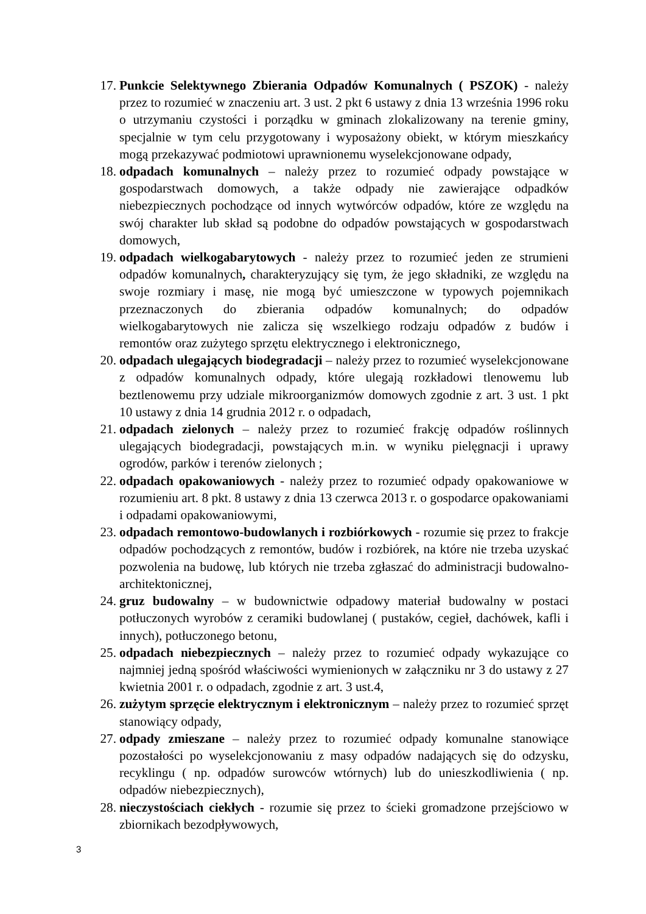17. Punkcie Selektywnego Zbierania Odpadów Komunalnych ( PSZOK) - należy przez to rozumieć w znaczeniu art. 3 ust. 2 pkt 6 ustawy z dnia 13 września 1996 roku o utrzymaniu czystości i porządku w gminach zlokalizowany na terenie gminy, specjalnie w tym celu przygotowany i wyposażony obiekt, w którym mieszkańcy mogą przekazywać podmiotowi uprawnionemu wyselekcjonowane odpady,
18. odpadach komunalnych – należy przez to rozumieć odpady powstające w gospodarstwach domowych, a także odpady nie zawierające odpadków niebezpiecznych pochodzące od innych wytwórców odpadów, które ze względu na swój charakter lub skład są podobne do odpadów powstających w gospodarstwach domowych,
19. odpadach wielkogabarytowych - należy przez to rozumieć jeden ze strumieni odpadów komunalnych, charakteryzujący się tym, że jego składniki, ze względu na swoje rozmiary i masę, nie mogą być umieszczone w typowych pojemnikach przeznaczonych do zbierania odpadów komunalnych; do odpadów wielkogabarytowych nie zalicza się wszelkiego rodzaju odpadów z budów i remontów oraz zużytego sprzętu elektrycznego i elektronicznego,
20. odpadach ulegających biodegradacji – należy przez to rozumieć wyselekcjonowane z odpadów komunalnych odpady, które ulegają rozkładowi tlenowemu lub beztlenowemu przy udziale mikroorganizmów domowych zgodnie z art. 3 ust. 1 pkt 10 ustawy z dnia 14 grudnia 2012 r. o odpadach,
21. odpadach zielonych – należy przez to rozumieć frakcję odpadów roślinnych ulegających biodegradacji, powstających m.in. w wyniku pielęgnacji i uprawy ogrodów, parków i terenów zielonych ;
22. odpadach opakowaniowych - należy przez to rozumieć odpady opakowaniowe w rozumieniu art. 8 pkt. 8 ustawy z dnia 13 czerwca 2013 r. o gospodarce opakowaniami i odpadami opakowaniowymi,
23. odpadach remontowo-budowlanych i rozbiórkowych - rozumie się przez to frakcje odpadów pochodzących z remontów, budów i rozbiórek, na które nie trzeba uzyskać pozwolenia na budowę, lub których nie trzeba zgłaszać do administracji budowalno-architektonicznej,
24. gruz budowalny – w budownictwie odpadowy materiał budowalny w postaci potłuczonych wyrobów z ceramiki budowlanej ( pustaków, cegieł, dachówek, kafli i innych), potłuczonego betonu,
25. odpadach niebezpiecznych – należy przez to rozumieć odpady wykazujące co najmniej jedną spośród właściwości wymienionych w załączniku nr 3 do ustawy z 27 kwietnia 2001 r. o odpadach, zgodnie z art. 3 ust.4,
26. zużytym sprzęcie elektrycznym i elektronicznym – należy przez to rozumieć sprzęt stanowiący odpady,
27. odpady zmieszane – należy przez to rozumieć odpady komunalne stanowiące pozostałości po wyselekcjonowaniu z masy odpadów nadających się do odzysku, recyklingu ( np. odpadów surowców wtórnych) lub do unieszkodliwienia ( np. odpadów niebezpiecznych),
28. nieczystościach ciekłych - rozumie się przez to ścieki gromadzone przejściowo w zbiornikach bezodpływowych,
3